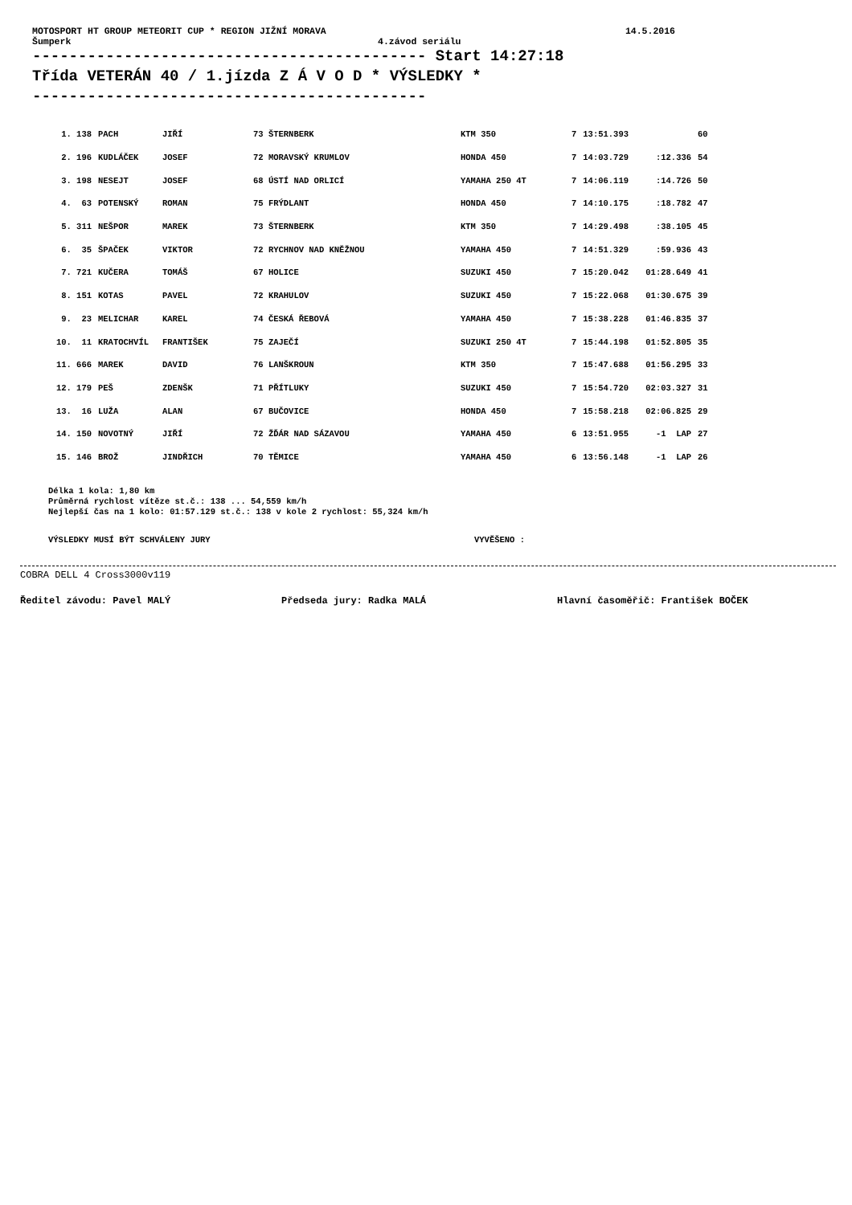MOTOSPORT HT GROUP METEORIT CUP * REGION JIŽNÍ MORAVA 14.5.2016
Šumperk 4.závod seriálu
------------------------------------------- Start 14:27:18
Třída VETERÁN 40 / 1.jízda Z Á V O D * VÝSLEDKY *
-------------------------------------------
| 1. 138 | PACH | JIŘÍ | 73 ŠTERNBERK | KTM 350 | 7 | 13:51.393 | | 60 |
| 2. 196 | KUDLÁČEK | JOSEF | 72 MORAVSKÝ KRUMLOV | HONDA 450 | 7 | 14:03.729 | :12.336 | 54 |
| 3. 198 | NESEJT | JOSEF | 68 ÚSTÍ NAD ORLICÍ | YAMAHA 250 4T | 7 | 14:06.119 | :14.726 | 50 |
| 4. 63 | POTENSKÝ | ROMAN | 75 FRÝDLANT | HONDA 450 | 7 | 14:10.175 | :18.782 | 47 |
| 5. 311 | NEŠPOR | MAREK | 73 ŠTERNBERK | KTM 350 | 7 | 14:29.498 | :38.105 | 45 |
| 6. 35 | ŠPAČEK | VIKTOR | 72 RYCHNOV NAD KNĚŽNOU | YAMAHA 450 | 7 | 14:51.329 | :59.936 | 43 |
| 7. 721 | KUČERA | TOMÁŠ | 67 HOLICE | SUZUKI 450 | 7 | 15:20.042 | 01:28.649 | 41 |
| 8. 151 | KOTAS | PAVEL | 72 KRAHULOV | SUZUKI 450 | 7 | 15:22.068 | 01:30.675 | 39 |
| 9. 23 | MELICHAR | KAREL | 74 ČESKÁ ŘEBOVÁ | YAMAHA 450 | 7 | 15:38.228 | 01:46.835 | 37 |
| 10. 11 | KRATOCHVÍL | FRANTIŠEK | 75 ZAJEČÍ | SUZUKI 250 4T | 7 | 15:44.198 | 01:52.805 | 35 |
| 11. 666 | MAREK | DAVID | 76 LANŠKROUN | KTM 350 | 7 | 15:47.688 | 01:56.295 | 33 |
| 12. 179 | PEŠ | ZDENŠK | 71 PŘÍTLUKY | SUZUKI 450 | 7 | 15:54.720 | 02:03.327 | 31 |
| 13. 16 | LUŽA | ALAN | 67 BUČOVICE | HONDA 450 | 7 | 15:58.218 | 02:06.825 | 29 |
| 14. 150 | NOVOTNÝ | JIŘÍ | 72 ŽĎÁR NAD SÁZAVOU | YAMAHA 450 | 6 | 13:51.955 | -1 LAP | 27 |
| 15. 146 | BROŽ | JINDŘICH | 70 TĚMICE | YAMAHA 450 | 6 | 13:56.148 | -1 LAP | 26 |
Délka 1 kola: 1,80 km
Průměrná rychlost vítěze st.č.: 138 ... 54,559 km/h
Nejlepší čas na 1 kolo: 01:57.129 st.č.: 138 v kole 2 rychlost: 55,324 km/h
VÝSLEDKY MUSÍ BÝT SCHVÁLENY JURY VYVĚŠENO :
COBRA DELL 4 Cross3000v119
Ředitel závodu: Pavel MALÝ Předseda jury: Radka MALÁ Hlavní časoměřič: František BOČEK